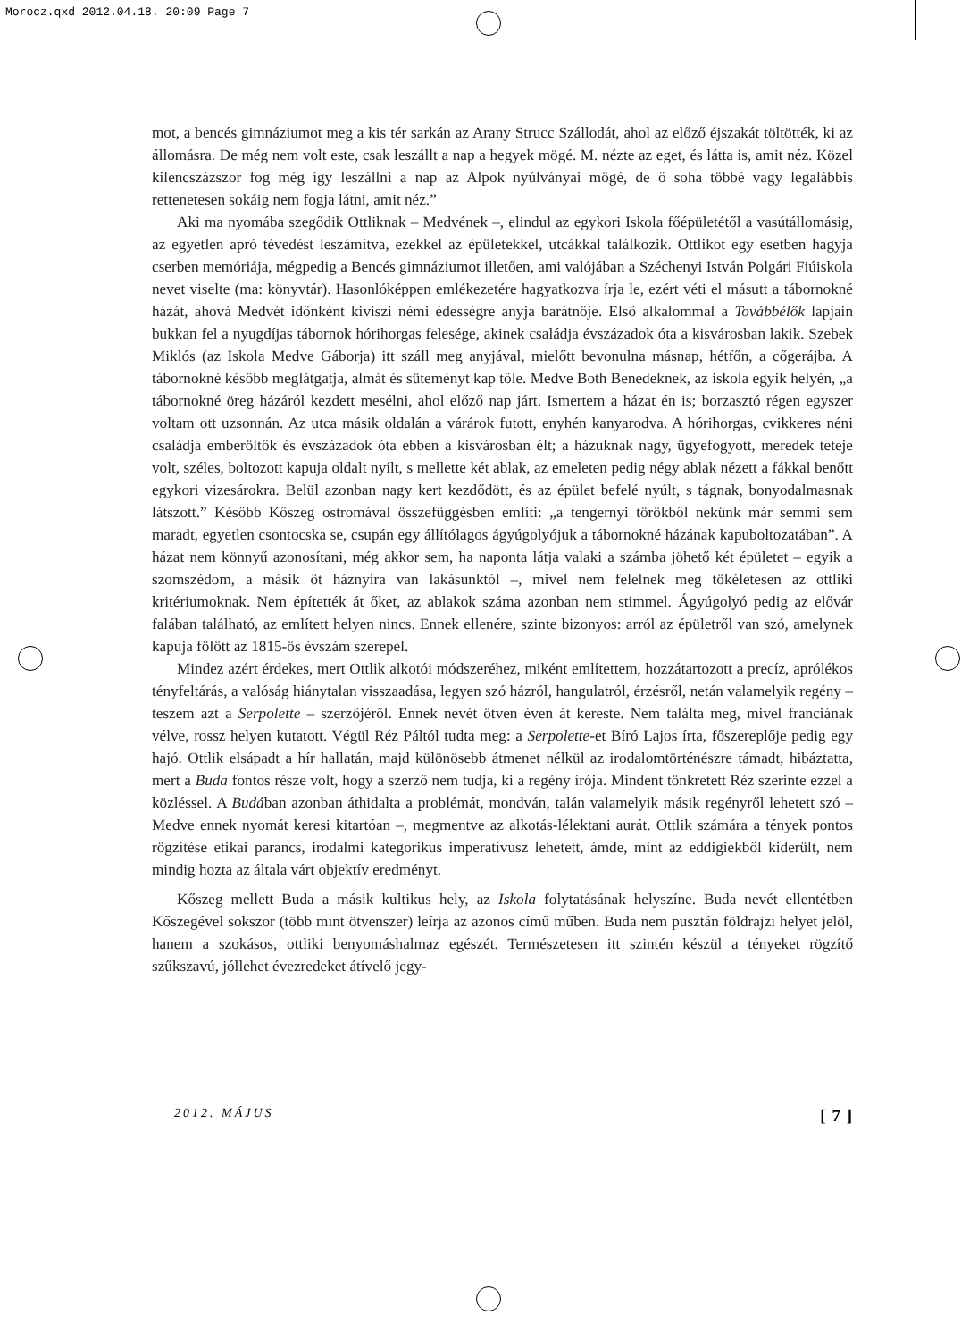Morocz.qxd 2012.04.18. 20:09 Page 7
mot, a bencés gimnáziumot meg a kis tér sarkán az Arany Strucc Szállodát, ahol az előző éjszakát töltötték, ki az állomásra. De még nem volt este, csak leszállt a nap a hegyek mögé. M. nézte az eget, és látta is, amit néz. Közel kilencszázszor fog még így leszállni a nap az Alpok nyúlványai mögé, de ő soha többé vagy legalábbis rettenetesen sokáig nem fogja látni, amit néz.”
Aki ma nyomába szegődik Ottliknak – Medvének –, elindul az egykori Iskola főépületétől a vasútállomásig, az egyetlen apró tévedést leszámítva, ezekkel az épületekkel, utcákkal találkozik. Ottlikot egy esetben hagyja cserben memóriája, mégpedig a Bencés gimnáziumot illetően, ami valójában a Széchenyi István Polgári Fiúiskola nevet viselte (ma: könyvtár). Hasonlóképpen emlékezetére hagyatkozva írja le, ezért véti el másutt a tábornokné házát, ahová Medvét időnként kiviszi némi édességre anyja barátnője. Első alkalommal a Továbbélők lapjain bukkan fel a nyugdíjas tábornok hórihorgas felesége, akinek családja évszázadok óta a kisvárosban lakik. Szebek Miklós (az Iskola Medve Gáborja) itt száll meg anyjával, mielőtt bevonulna másnap, hétfőn, a cőgerájba. A tábornokné később meglátgatja, almát és süteményt kap tőle. Medve Both Benedeknek, az iskola egyik helyén, „a tábornokné öreg házáról kezdett mesélni, ahol előző nap járt. Ismertem a házat én is; borzasztó régen egyszer voltam ott uzsonnán. Az utca másik oldalán a várárok futott, enyhén kanyarodva. A hórihorgas, cvikkeres néni családja emberöltők és évszázadok óta ebben a kisvárosban élt; a házuknak nagy, ügyefogyott, meredek teteje volt, széles, boltozott kapuja oldalt nyílt, s mellette két ablak, az emeleten pedig négy ablak nézett a fákkal benőtt egykori vizesárokra. Belül azonban nagy kert kezdődött, és az épület befelé nyúlt, s tágnak, bonyodalmasnak látszott.” Később Kőszeg ostromával összefüggésben említi: „a tengernyi törökből nekünk már semmi sem maradt, egyetlen csontocska se, csupán egy állítólagos ágyúgolyójuk a tábornokné házának kapuboltozatában”. A házat nem könnyű azonosítani, még akkor sem, ha naponta látja valaki a számba jöhető két épületet – egyik a szomszédom, a másik öt háznyira van lakásunktól –, mivel nem felelnek meg tökéletesen az ottliki kritériumoknak. Nem építették át őket, az ablakok száma azonban nem stimmel. Ágyúgolyó pedig az elővár falában található, az említett helyen nincs. Ennek ellenére, szinte bizonyos: arról az épületről van szó, amelynek kapuja fölött az 1815-ös évszám szerepel.
Mindez azért érdekes, mert Ottlik alkotói módszeréhez, miként említettem, hozzátartozott a precíz, aprólékos tényfeltárás, a valóság hiánytalan visszaadása, legyen szó házról, hangulatról, érzésről, netán valamelyik regény – teszem azt a Serpolette – szerzőjéről. Ennek nevét ötven éven át kereste. Nem találta meg, mivel franciának vélve, rossz helyen kutatott. Végül Réz Páltól tudta meg: a Serpolette-et Bíró Lajos írta, főszereplője pedig egy hajó. Ottlik elsápadt a hír hallatán, majd különösebb átmenet nélkül az irodalomtörténészre támadt, hibáztatta, mert a Buda fontos része volt, hogy a szerző nem tudja, ki a regény írója. Mindent tönkretett Réz szerinte ezzel a közléssel. A Budában azonban áthidalta a problémát, mondván, talán valamelyik másik regényről lehetett szó – Medve ennek nyomát keresi kitartóan –, megmentve az alkotás-lélektani aurát. Ottlik számára a tények pontos rögzítése etikai parancs, irodalmi kategorikus imperatívusz lehetett, ámde, mint az eddigiekből kiderült, nem mindig hozta az általa várt objektív eredményt.
Kőszeg mellett Buda a másik kultikus hely, az Iskola folytatásának helyszíne. Buda nevét ellentétben Kőszegével sokszor (több mint ötvenszer) leírja az azonos című műben. Buda nem pusztán földrajzi helyet jelöl, hanem a szokásos, ottliki benyomáshalmaz egészét. Természetesen itt szintén készül a tényeket rögzítő szűkszavú, jóllehet évezredeket átívelő jegy-
2012. MÁJUS [ 7 ]